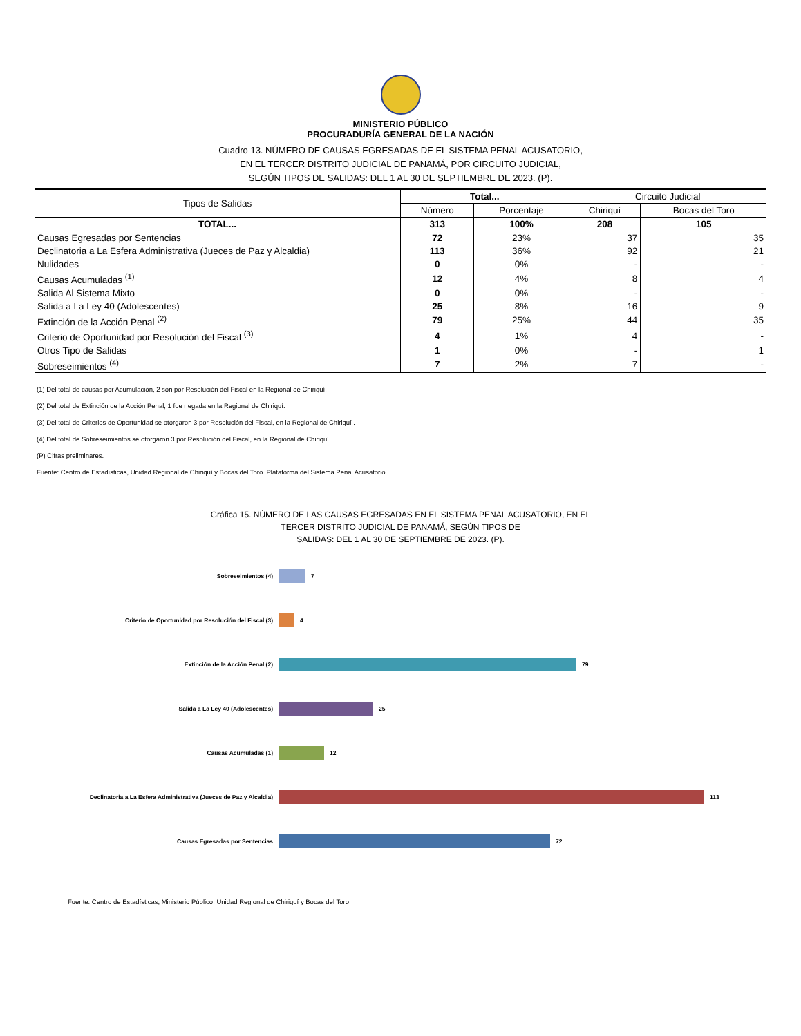MINISTERIO PÚBLICO
PROCURADURÍA GENERAL DE LA NACIÓN
Cuadro 13. NÚMERO DE CAUSAS EGRESADAS DE EL SISTEMA PENAL ACUSATORIO,
EN EL TERCER DISTRITO JUDICIAL DE PANAMÁ, POR CIRCUITO JUDICIAL,
SEGÚN TIPOS DE SALIDAS: DEL 1 AL 30 DE SEPTIEMBRE DE 2023. (P).
| Tipos de Salidas | Total... | | Circuito Judicial | |
| --- | --- | --- | --- | --- |
| | Número | Porcentaje | Chiriquí | Bocas del Toro |
| TOTAL... | 313 | 100% | 208 | 105 |
| Causas Egresadas por Sentencias | 72 | 23% | 37 | 35 |
| Declinatoria a La Esfera Administrativa (Jueces de Paz y Alcaldia) | 113 | 36% | 92 | 21 |
| Nulidades | 0 | 0% | - | - |
| Causas Acumuladas <sup>(1)</sup> | 12 | 4% | 8 | 4 |
| Salida Al Sistema Mixto | 0 | 0% | - | - |
| Salida a La Ley 40 (Adolescentes) | 25 | 8% | 16 | 9 |
| Extinción de la Acción Penal <sup>(2)</sup> | 79 | 25% | 44 | 35 |
| Criterio de Oportunidad por Resolución del Fiscal <sup>(3)</sup> | 4 | 1% | 4 | - |
| Otros Tipo de Salidas | 1 | 0% | - | 1 |
| Sobreseimientos <sup>(4)</sup> | 7 | 2% | 7 | - |
(1) Del total de causas por Acumulación, 2 son por Resolución del Fiscal en la Regional de Chiriquí.
(2) Del total de Extinción de la Acción Penal, 1 fue negada en la Regional de Chiriquí.
(3) Del total de Criterios de Oportunidad se otorgaron 3 por Resolución del Fiscal, en la Regional de Chiriquí .
(4) Del total de Sobreseimientos se otorgaron 3 por Resolución del Fiscal, en la Regional de Chiriquí.
(P) Cifras preliminares.
Fuente: Centro de Estadísticas, Unidad Regional de Chiriquí y Bocas del Toro. Plataforma del Sistema Penal Acusatorio.
Gráfica 15. NÚMERO DE LAS CAUSAS EGRESADAS EN EL SISTEMA PENAL ACUSATORIO, EN EL
TERCER DISTRITO JUDICIAL DE PANAMÁ, SEGÚN TIPOS DE
SALIDAS: DEL 1 AL 30 DE SEPTIEMBRE DE 2023. (P).
Sobreseimientos (4)
7
Criterio de Oportunidad por Resolución del Fiscal (3)
4
Extinción de la Acción Penal (2)
79
Salida a La Ley 40 (Adolescentes)
25
Causas Acumuladas (1)
12
Declinatoria a La Esfera Administrativa (Jueces de Paz y Alcaldia)
113
Causas Egresadas por Sentencias
72
Fuente: Centro de Estadísticas, Ministerio Público, Unidad Regional de Chiriquí y Bocas del Toro